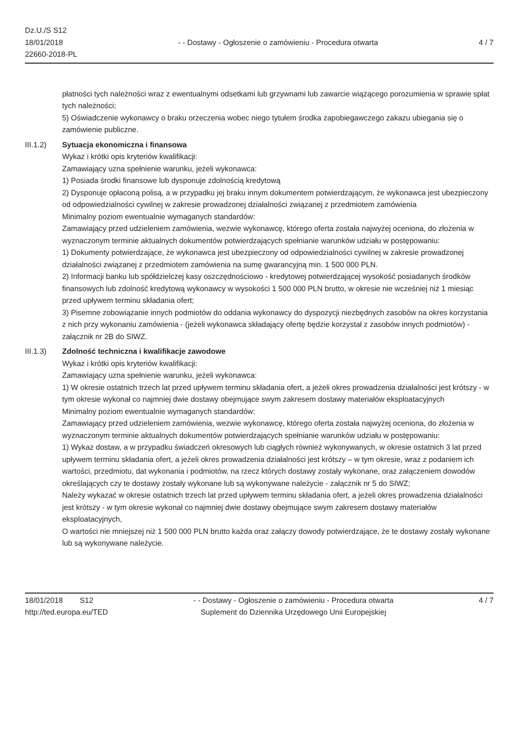Dz.U./S S12
18/01/2018
22660-2018-PL
- - Dostawy - Ogłoszenie o zamówieniu - Procedura otwarta
4 / 7
płatności tych należności wraz z ewentualnymi odsetkami lub grzywnami lub zawarcie wiążącego porozumienia w sprawie spłat tych należności;
5) Oświadczenie wykonawcy o braku orzeczenia wobec niego tytułem środka zapobiegawczego zakazu ubiegania się o zamówienie publiczne.
III.1.2) Sytuacja ekonomiczna i finansowa
Wykaz i krótki opis kryteriów kwalifikacji:
Zamawiający uzna spełnienie warunku, jeżeli wykonawca:
1) Posiada środki finansowe lub dysponuje zdolnością kredytową
2) Dysponuje opłaconą polisą, a w przypadku jej braku innym dokumentem potwierdzającym, że wykonawca jest ubezpieczony od odpowiedzialności cywilnej w zakresie prowadzonej działalności związanej z przedmiotem zamówienia
Minimalny poziom ewentualnie wymaganych standardów:
Zamawiający przed udzieleniem zamówienia, wezwie wykonawcę, którego oferta została najwyżej oceniona, do złożenia w wyznaczonym terminie aktualnych dokumentów potwierdzających spełnianie warunków udziału w postępowaniu:
1) Dokumenty potwierdzające, że wykonawca jest ubezpieczony od odpowiedzialności cywilnej w zakresie prowadzonej działalności związanej z przedmiotem zamówienia na sumę gwarancyjną min. 1 500 000 PLN.
2) Informacji banku lub spółdzielczej kasy oszczędnościowo - kredytowej potwierdzającej wysokość posiadanych środków finansowych lub zdolność kredytową wykonawcy w wysokości 1 500 000 PLN brutto, w okresie nie wcześniej niż 1 miesiąc przed upływem terminu składania ofert;
3) Pisemne zobowiązanie innych podmiotów do oddania wykonawcy do dyspozycji niezbędnych zasobów na okres korzystania z nich przy wykonaniu zamówienia - (jeżeli wykonawca składający ofertę będzie korzystał z zasobów innych podmiotów) - załącznik nr 2B do SIWZ.
III.1.3) Zdolność techniczna i kwalifikacje zawodowe
Wykaz i krótki opis kryteriów kwalifikacji:
Zamawiający uzna spełnienie warunku, jeżeli wykonawca:
1) W okresie ostatnich trzech lat przed upływem terminu składania ofert, a jeżeli okres prowadzenia działalności jest krótszy - w tym okresie wykonał co najmniej dwie dostawy obejmujące swym zakresem dostawy materiałów eksploatacyjnych
Minimalny poziom ewentualnie wymaganych standardów:
Zamawiający przed udzieleniem zamówienia, wezwie wykonawcę, którego oferta została najwyżej oceniona, do złożenia w wyznaczonym terminie aktualnych dokumentów potwierdzających spełnianie warunków udziału w postępowaniu:
1) Wykaz dostaw, a w przypadku świadczeń okresowych lub ciągłych również wykonywanych, w okresie ostatnich 3 lat przed upływem terminu składania ofert, a jeżeli okres prowadzenia działalności jest krótszy – w tym okresie, wraz z podaniem ich wartości, przedmiotu, dat wykonania i podmiotów, na rzecz których dostawy zostały wykonane, oraz załączeniem dowodów określających czy te dostawy zostały wykonane lub są wykonywane należycie - załącznik nr 5 do SIWZ;
Należy wykazać w okresie ostatnich trzech lat przed upływem terminu składania ofert, a jeżeli okres prowadzenia działalności jest krótszy - w tym okresie wykonał co najmniej dwie dostawy obejmujące swym zakresem dostawy materiałów eksploatacyjnych,
O wartości nie mniejszej niż 1 500 000 PLN brutto każda oraz załączy dowody potwierdzające, że te dostawy zostały wykonane lub są wykonywane należycie.
18/01/2018 S12
http://ted.europa.eu/TED
- - Dostawy - Ogłoszenie o zamówieniu - Procedura otwarta
Suplement do Dziennika Urzędowego Unii Europejskiej
4 / 7